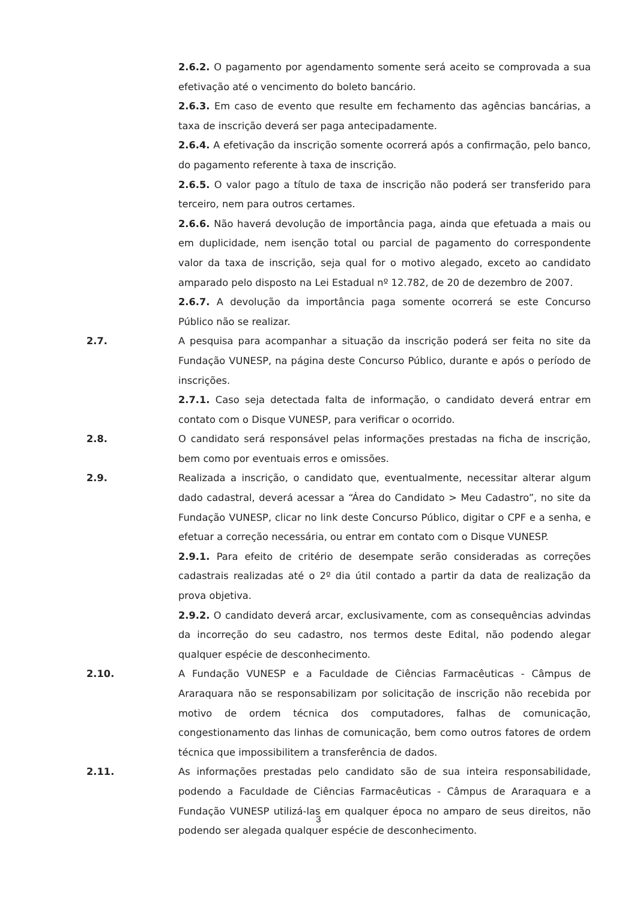2.6.2. O pagamento por agendamento somente será aceito se comprovada a sua efetivação até o vencimento do boleto bancário.
2.6.3. Em caso de evento que resulte em fechamento das agências bancárias, a taxa de inscrição deverá ser paga antecipadamente.
2.6.4. A efetivação da inscrição somente ocorrerá após a confirmação, pelo banco, do pagamento referente à taxa de inscrição.
2.6.5. O valor pago a título de taxa de inscrição não poderá ser transferido para terceiro, nem para outros certames.
2.6.6. Não haverá devolução de importância paga, ainda que efetuada a mais ou em duplicidade, nem isenção total ou parcial de pagamento do correspondente valor da taxa de inscrição, seja qual for o motivo alegado, exceto ao candidato amparado pelo disposto na Lei Estadual nº 12.782, de 20 de dezembro de 2007.
2.6.7. A devolução da importância paga somente ocorrerá se este Concurso Público não se realizar.
2.7. A pesquisa para acompanhar a situação da inscrição poderá ser feita no site da Fundação VUNESP, na página deste Concurso Público, durante e após o período de inscrições.
2.7.1. Caso seja detectada falta de informação, o candidato deverá entrar em contato com o Disque VUNESP, para verificar o ocorrido.
2.8. O candidato será responsável pelas informações prestadas na ficha de inscrição, bem como por eventuais erros e omissões.
2.9. Realizada a inscrição, o candidato que, eventualmente, necessitar alterar algum dado cadastral, deverá acessar a “Área do Candidato > Meu Cadastro”, no site da Fundação VUNESP, clicar no link deste Concurso Público, digitar o CPF e a senha, e efetuar a correção necessária, ou entrar em contato com o Disque VUNESP.
2.9.1. Para efeito de critério de desempate serão consideradas as correções cadastrais realizadas até o 2º dia útil contado a partir da data de realização da prova objetiva.
2.9.2. O candidato deverá arcar, exclusivamente, com as consequências advindas da incorreção do seu cadastro, nos termos deste Edital, não podendo alegar qualquer espécie de desconhecimento.
2.10. A Fundação VUNESP e a Faculdade de Ciências Farmacêuticas - Câmpus de Araraquara não se responsabilizam por solicitação de inscrição não recebida por motivo de ordem técnica dos computadores, falhas de comunicação, congestionamento das linhas de comunicação, bem como outros fatores de ordem técnica que impossibilitem a transferência de dados.
2.11. As informações prestadas pelo candidato são de sua inteira responsabilidade, podendo a Faculdade de Ciências Farmacêuticas - Câmpus de Araraquara e a Fundação VUNESP utilizá-las em qualquer época no amparo de seus direitos, não podendo ser alegada qualquer espécie de desconhecimento.
3